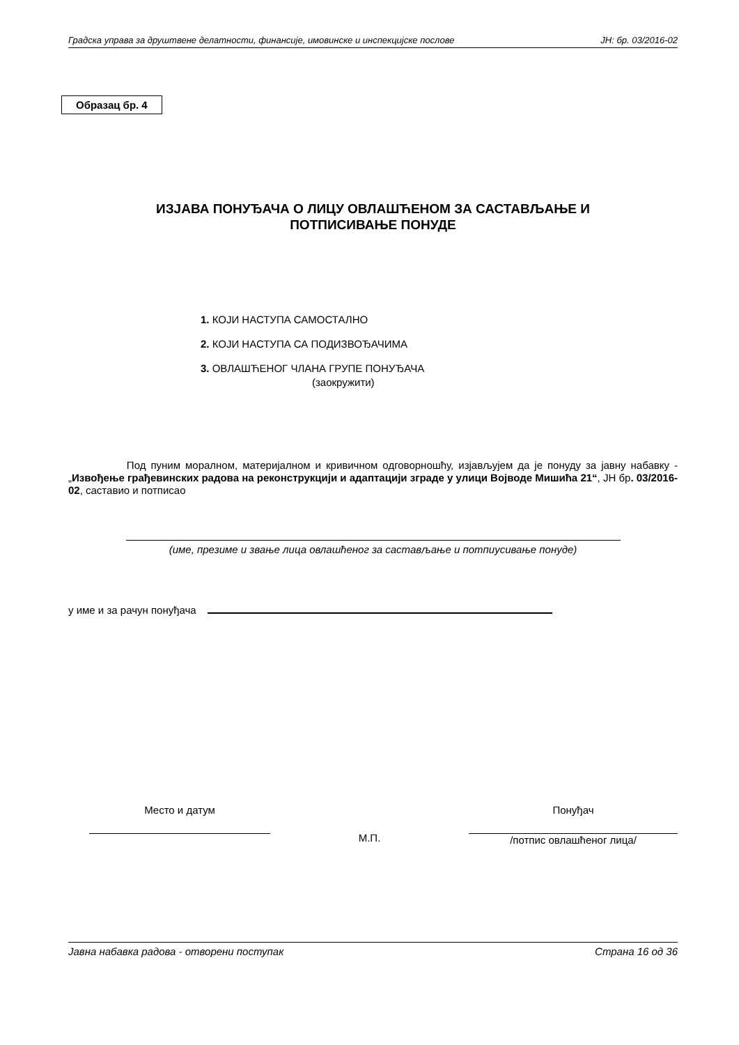Градска управа за друштвене делатности, финансије, имовинске и инспекцијске послове ЈН: бр. 03/2016-02
Образац бр. 4
ИЗЈАВА ПОНУЂАЧА О ЛИЦУ ОВЛАШЋЕНОМ ЗА САСТАВЉАЊЕ И
ПОТПИСИВАЊЕ ПОНУДЕ
1. КОЈИ НАСТУПА САМОСТАЛНО
2. КОЈИ НАСТУПА СА ПОДИЗВОЂАЧИМА
3. ОВЛАШЋЕНОГ ЧЛАНА ГРУПЕ ПОНУЂАЧА
(заокружити)
Под пуним моралном, материјалном и кривичном одговорношћу, изјављујем да је понуду за јавну набавку - „Извођење грађевинских радова на реконструкцији и адаптацији зграде у улици Војводе Мишића 21“, ЈН бр. 03/2016-02, саставио и потписао
(име, презиме и звање лица овлашћеног за састављање и потпиусивање понуде)
у име и за рачун понуђача
Место и датум
М.П.
Понуђач
/потпис овлашћеног лица/
Јавна набавка радова - отворени поступак Страна 16 од 36